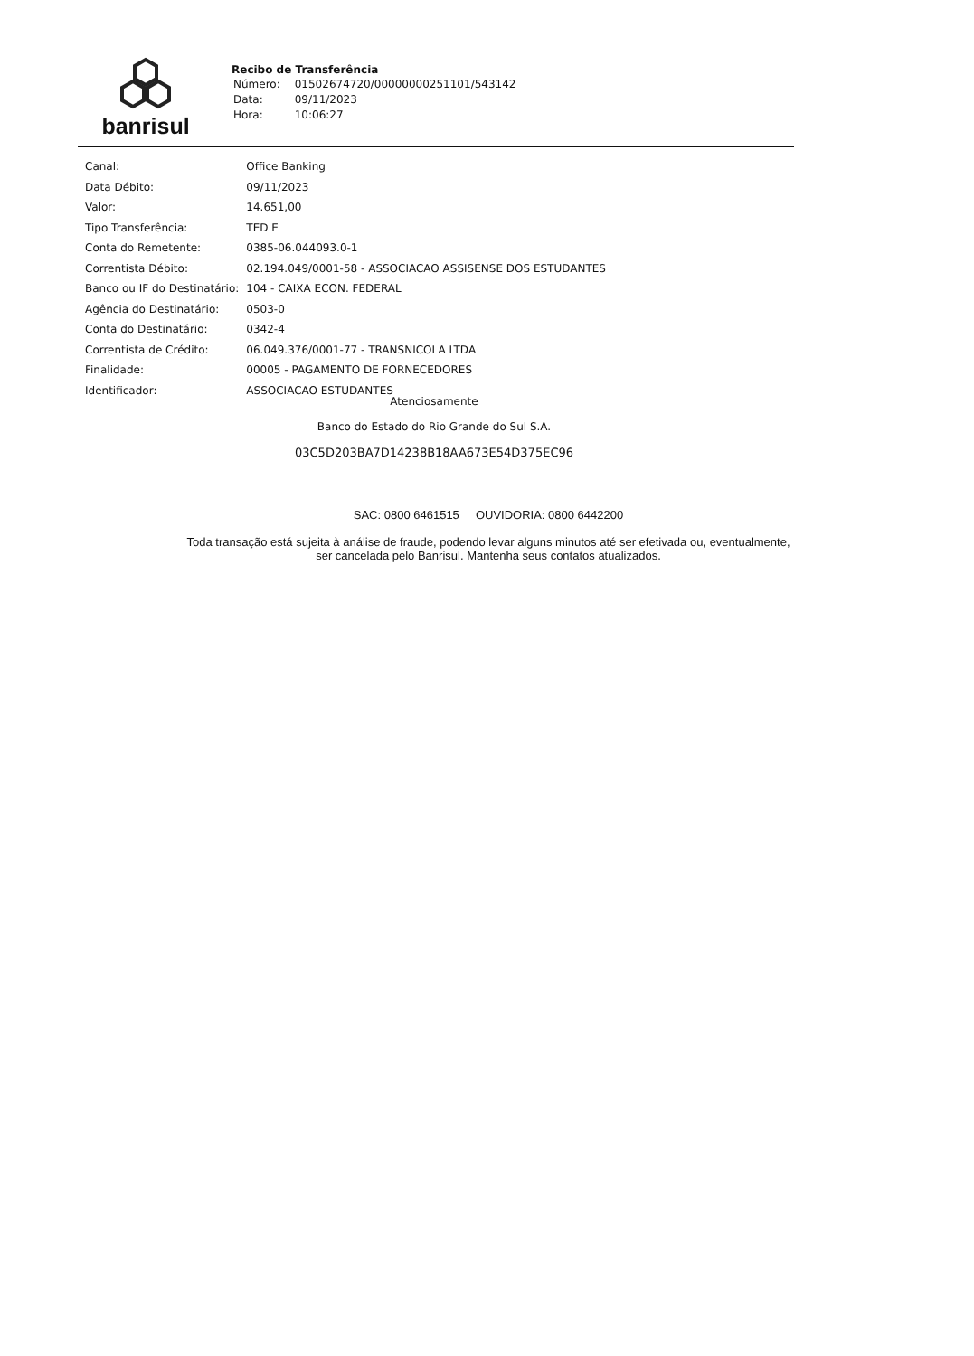banrisul
Recibo de Transferência
| Número: | 01502674720/00000000251101/543142 |
| Data: | 09/11/2023 |
| Hora: | 10:06:27 |
| Canal: | Office Banking |
| Data Débito: | 09/11/2023 |
| Valor: | 14.651,00 |
| Tipo Transferência: | TED E |
| Conta do Remetente: | 0385-06.044093.0-1 |
| Correntista Débito: | 02.194.049/0001-58 - ASSOCIACAO ASSISENSE DOS ESTUDANTES |
| Banco ou IF do Destinatário: | 104 - CAIXA ECON. FEDERAL |
| Agência do Destinatário: | 0503-0 |
| Conta do Destinatário: | 0342-4 |
| Correntista de Crédito: | 06.049.376/0001-77 - TRANSNICOLA LTDA |
| Finalidade: | 00005 - PAGAMENTO DE FORNECEDORES |
| Identificador: | ASSOCIACAO ESTUDANTES |
Atenciosamente
Banco do Estado do Rio Grande do Sul S.A.
03C5D203BA7D14238B18AA673E54D375EC96
SAC: 0800 6461515 OUVIDORIA: 0800 6442200
Toda transação está sujeita à análise de fraude, podendo levar alguns minutos até ser efetivada ou, eventualmente,
ser cancelada pelo Banrisul. Mantenha seus contatos atualizados.